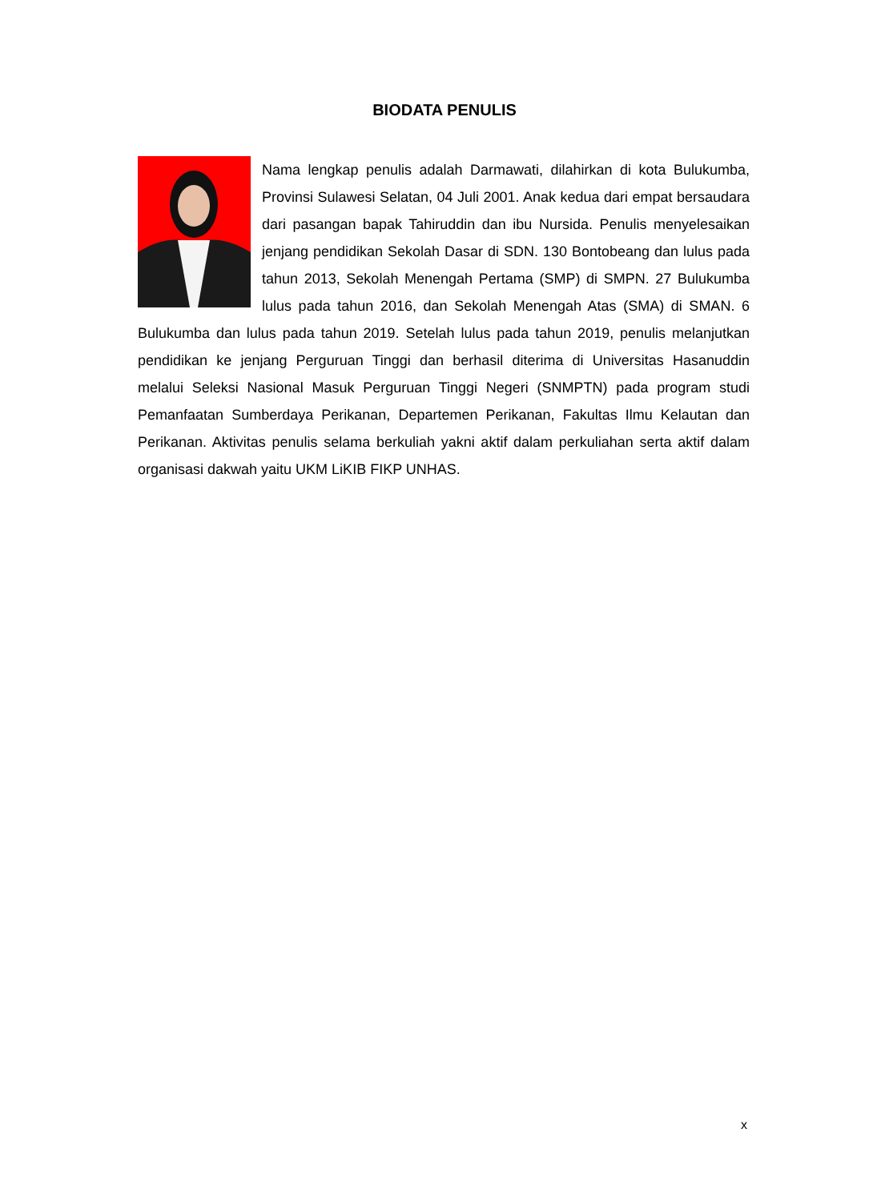BIODATA PENULIS
Nama lengkap penulis adalah Darmawati, dilahirkan di kota Bulukumba, Provinsi Sulawesi Selatan, 04 Juli 2001. Anak kedua dari empat bersaudara dari pasangan bapak Tahiruddin dan ibu Nursida. Penulis menyelesaikan jenjang pendidikan Sekolah Dasar di SDN. 130 Bontobeang dan lulus pada tahun 2013, Sekolah Menengah Pertama (SMP) di SMPN. 27 Bulukumba lulus pada tahun 2016, dan Sekolah Menengah Atas (SMA) di SMAN. 6 Bulukumba dan lulus pada tahun 2019. Setelah lulus pada tahun 2019, penulis melanjutkan pendidikan ke jenjang Perguruan Tinggi dan berhasil diterima di Universitas Hasanuddin melalui Seleksi Nasional Masuk Perguruan Tinggi Negeri (SNMPTN) pada program studi Pemanfaatan Sumberdaya Perikanan, Departemen Perikanan, Fakultas Ilmu Kelautan dan Perikanan. Aktivitas penulis selama berkuliah yakni aktif dalam perkuliahan serta aktif dalam organisasi dakwah yaitu UKM LiKIB FIKP UNHAS.
x